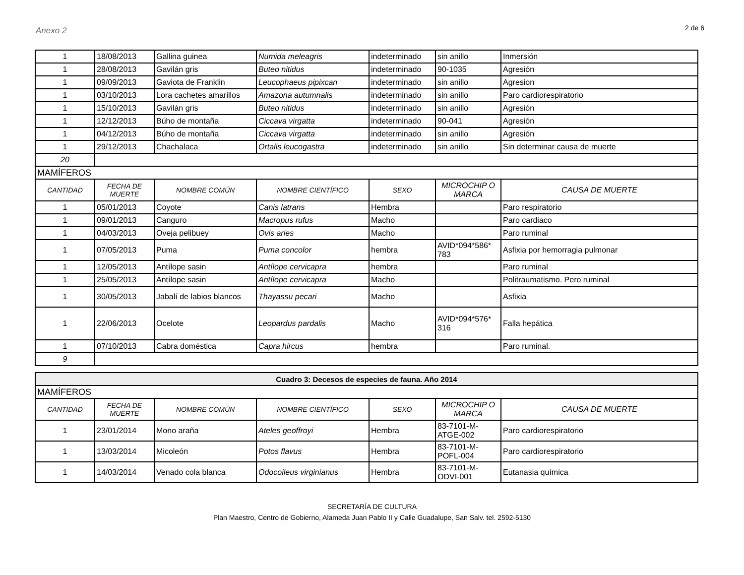Anexo 2
2 de 6
| 1 | 18/08/2013 | Gallina guinea | Numida meleagris | indeterminado | sin anillo | Inmersión |
| 1 | 28/08/2013 | Gavilán gris | Buteo nitidus | indeterminado | 90-1035 | Agresión |
| 1 | 09/09/2013 | Gaviota de Franklin | Leucophaeus pipixcan | indeterminado | sin anillo | Agresion |
| 1 | 03/10/2013 | Lora cachetes amarillos | Amazona autumnalis | indeterminado | sin anillo | Paro cardiorespiratorio |
| 1 | 15/10/2013 | Gavilán gris | Buteo nitidus | indeterminado | sin anillo | Agresión |
| 1 | 12/12/2013 | Búho de montaña | Ciccava virgatta | indeterminado | 90-041 | Agresión |
| 1 | 04/12/2013 | Búho de montaña | Ciccava virgatta | indeterminado | sin anillo | Agresión |
| 1 | 29/12/2013 | Chachalaca | Ortalis leucogastra | indeterminado | sin anillo | Sin determinar causa de muerte |
| 20 | | | | | | |
| MAMÍFEROS | | | | | | |
| CANTIDAD | FECHA DE MUERTE | NOMBRE COMÚN | NOMBRE CIENTÍFICO | SEXO | MICROCHIP O MARCA | CAUSA DE MUERTE |
| 1 | 05/01/2013 | Coyote | Canis latrans | Hembra | | Paro respiratorio |
| 1 | 09/01/2013 | Canguro | Macropus rufus | Macho | | Paro cardiaco |
| 1 | 04/03/2013 | Oveja pelibuey | Ovis aries | Macho | | Paro ruminal |
| 1 | 07/05/2013 | Puma | Puma concolor | hembra | AVID*094*586* 783 | Asfixia por hemorragia pulmonar |
| 1 | 12/05/2013 | Antílope sasin | Antílope cervicapra | hembra | | Paro ruminal |
| 1 | 25/05/2013 | Antílope sasin | Antílope cervicapra | Macho | | Politraumatismo. Pero ruminal |
| 1 | 30/05/2013 | Jabalí de labios blancos | Thayassu pecari | Macho | | Asfixia |
| 1 | 22/06/2013 | Ocelote | Leopardus pardalis | Macho | AVID*094*576* 316 | Falla hepática |
| 1 | 07/10/2013 | Cabra doméstica | Capra hircus | hembra | | Paro ruminal. |
| 9 | | | | | | |
| Cuadro 3: Decesos de especies de fauna. Año 2014 | | | | | | |
| MAMÍFEROS | | | | | | |
| CANTIDAD | FECHA DE MUERTE | NOMBRE COMÚN | NOMBRE CIENTÍFICO | SEXO | MICROCHIP O MARCA | CAUSA DE MUERTE |
| 1 | 23/01/2014 | Mono araña | Ateles geoffroyi | Hembra | 83-7101-M-ATGE-002 | Paro cardiorespiratorio |
| 1 | 13/03/2014 | Micoleón | Potos flavus | Hembra | 83-7101-M-POFL-004 | Paro cardiorespiratorio |
| 1 | 14/03/2014 | Venado cola blanca | Odocoileus virginianus | Hembra | 83-7101-M-ODVI-001 | Eutanasia química |
SECRETARÍA DE CULTURA
Plan Maestro, Centro de Gobierno, Alameda Juan Pablo II y Calle Guadalupe, San Salv. tel. 2592-5130